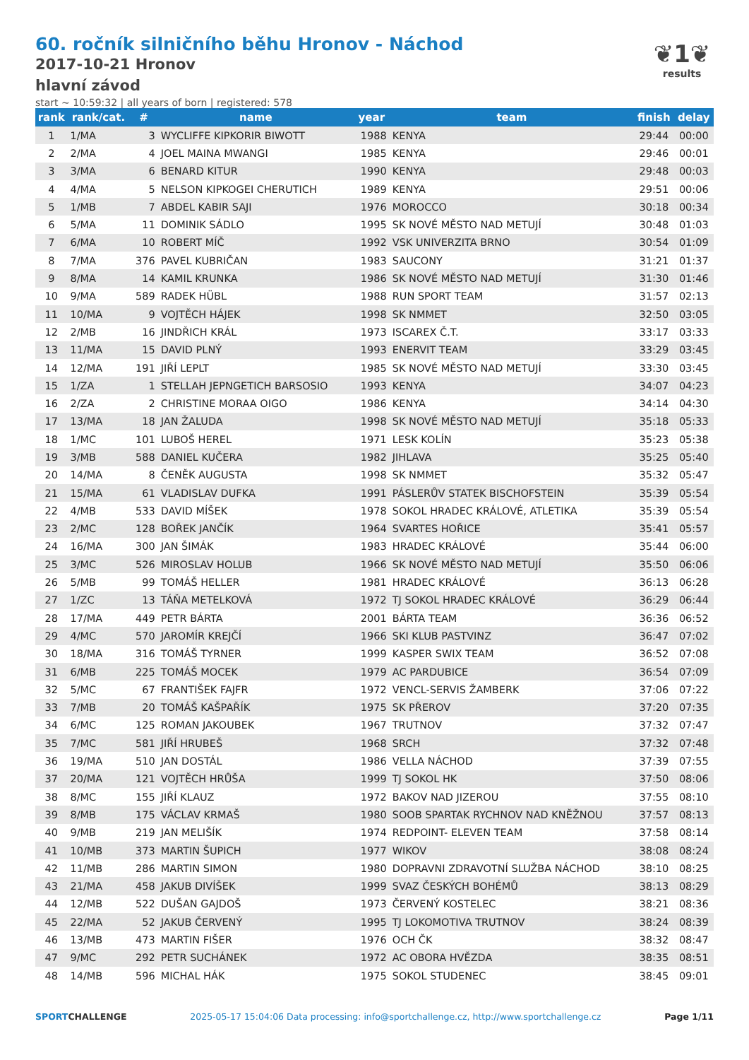60. ročník silničního běhu Hronov - Náchod
2017-10-21 Hronov
hlavní závod
start ~ 10:59:32 | all years of born | registered: 578
❦1❦
results
| rank | rank/cat. | # | name | year | team | finish | delay |
| --- | --- | --- | --- | --- | --- | --- | --- |
| 1 | 1/MA | 3 | WYCLIFFE KIPKORIR BIWOTT | 1988 | KENYA | 29:44 | 00:00 |
| 2 | 2/MA | 4 | JOEL MAINA MWANGI | 1985 | KENYA | 29:46 | 00:01 |
| 3 | 3/MA | 6 | BENARD KITUR | 1990 | KENYA | 29:48 | 00:03 |
| 4 | 4/MA | 5 | NELSON KIPKOGEI CHERUTICH | 1989 | KENYA | 29:51 | 00:06 |
| 5 | 1/MB | 7 | ABDEL KABIR SAJI | 1976 | MOROCCO | 30:18 | 00:34 |
| 6 | 5/MA | 11 | DOMINIK SÁDLO | 1995 | SK NOVÉ MĚSTO NAD METUJÍ | 30:48 | 01:03 |
| 7 | 6/MA | 10 | ROBERT MÍČ | 1992 | VSK UNIVERZITA BRNO | 30:54 | 01:09 |
| 8 | 7/MA | 376 | PAVEL KUBRIČAN | 1983 | SAUCONY | 31:21 | 01:37 |
| 9 | 8/MA | 14 | KAMIL KRUNKA | 1986 | SK NOVÉ MĚSTO NAD METUJÍ | 31:30 | 01:46 |
| 10 | 9/MA | 589 | RADEK HÜBL | 1988 | RUN SPORT TEAM | 31:57 | 02:13 |
| 11 | 10/MA | 9 | VOJTĚCH HÁJEK | 1998 | SK NMMET | 32:50 | 03:05 |
| 12 | 2/MB | 16 | JINDŘICH KRÁL | 1973 | ISCAREX Č.T. | 33:17 | 03:33 |
| 13 | 11/MA | 15 | DAVID PLNÝ | 1993 | ENERVIT TEAM | 33:29 | 03:45 |
| 14 | 12/MA | 191 | JIŘÍ LEPLT | 1985 | SK NOVÉ MĚSTO NAD METUJÍ | 33:30 | 03:45 |
| 15 | 1/ZA | 1 | STELLAH JEPNGETICH BARSOSIO | 1993 | KENYA | 34:07 | 04:23 |
| 16 | 2/ZA | 2 | CHRISTINE MORAA OIGO | 1986 | KENYA | 34:14 | 04:30 |
| 17 | 13/MA | 18 | JAN ŽALUDA | 1998 | SK NOVÉ MĚSTO NAD METUJÍ | 35:18 | 05:33 |
| 18 | 1/MC | 101 | LUBOŠ HEREL | 1971 | LESK KOLÍN | 35:23 | 05:38 |
| 19 | 3/MB | 588 | DANIEL KUČERA | 1982 | JIHLAVA | 35:25 | 05:40 |
| 20 | 14/MA | 8 | ČENĚK AUGUSTA | 1998 | SK NMMET | 35:32 | 05:47 |
| 21 | 15/MA | 61 | VLADISLAV DUFKA | 1991 | PÁSLERŮV STATEK BISCHOFSTEIN | 35:39 | 05:54 |
| 22 | 4/MB | 533 | DAVID MÍŠEK | 1978 | SOKOL HRADEC KRÁLOVÉ, ATLETIKA | 35:39 | 05:54 |
| 23 | 2/MC | 128 | BOŘEK JANČÍK | 1964 | SVARTES HOŘICE | 35:41 | 05:57 |
| 24 | 16/MA | 300 | JAN ŠIMÁK | 1983 | HRADEC KRÁLOVÉ | 35:44 | 06:00 |
| 25 | 3/MC | 526 | MIROSLAV HOLUB | 1966 | SK NOVÉ MĚSTO NAD METUJÍ | 35:50 | 06:06 |
| 26 | 5/MB | 99 | TOMÁŠ HELLER | 1981 | HRADEC KRÁLOVÉ | 36:13 | 06:28 |
| 27 | 1/ZC | 13 | TÁŇA METELKOVÁ | 1972 | TJ SOKOL HRADEC KRÁLOVÉ | 36:29 | 06:44 |
| 28 | 17/MA | 449 | PETR BÁRTA | 2001 | BÁRTA TEAM | 36:36 | 06:52 |
| 29 | 4/MC | 570 | JAROMÍR KREJČÍ | 1966 | SKI KLUB PASTVINZ | 36:47 | 07:02 |
| 30 | 18/MA | 316 | TOMÁŠ TYRNER | 1999 | KASPER SWIX TEAM | 36:52 | 07:08 |
| 31 | 6/MB | 225 | TOMÁŠ MOCEK | 1979 | AC PARDUBICE | 36:54 | 07:09 |
| 32 | 5/MC | 67 | FRANTIŠEK FAJFR | 1972 | VENCL-SERVIS ŽAMBERK | 37:06 | 07:22 |
| 33 | 7/MB | 20 | TOMÁŠ KAŠPAŘÍK | 1975 | SK PŘEROV | 37:20 | 07:35 |
| 34 | 6/MC | 125 | ROMAN JAKOUBEK | 1967 | TRUTNOV | 37:32 | 07:47 |
| 35 | 7/MC | 581 | JIŘÍ HRUBEŠ | 1968 | SRCH | 37:32 | 07:48 |
| 36 | 19/MA | 510 | JAN DOSTÁL | 1986 | VELLA NÁCHOD | 37:39 | 07:55 |
| 37 | 20/MA | 121 | VOJTĚCH HRŮŠA | 1999 | TJ SOKOL HK | 37:50 | 08:06 |
| 38 | 8/MC | 155 | JIŘÍ KLAUZ | 1972 | BAKOV NAD JIZEROU | 37:55 | 08:10 |
| 39 | 8/MB | 175 | VÁCLAV KRMAŠ | 1980 | SOOB SPARTAK RYCHNOV NAD KNĚŽNOU | 37:57 | 08:13 |
| 40 | 9/MB | 219 | JAN MELIŠÍK | 1974 | REDPOINT- ELEVEN TEAM | 37:58 | 08:14 |
| 41 | 10/MB | 373 | MARTIN ŠUPICH | 1977 | WIKOV | 38:08 | 08:24 |
| 42 | 11/MB | 286 | MARTIN SIMON | 1980 | DOPRAVNI ZDRAVOTNÍ SLUŽBA NÁCHOD | 38:10 | 08:25 |
| 43 | 21/MA | 458 | JAKUB DIVÍŠEK | 1999 | SVAZ ČESKÝCH BOHÉMŮ | 38:13 | 08:29 |
| 44 | 12/MB | 522 | DUŠAN GAJDOŠ | 1973 | ČERVENÝ KOSTELEC | 38:21 | 08:36 |
| 45 | 22/MA | 52 | JAKUB ČERVENÝ | 1995 | TJ LOKOMOTIVA TRUTNOV | 38:24 | 08:39 |
| 46 | 13/MB | 473 | MARTIN FIŠER | 1976 | OCH ČK | 38:32 | 08:47 |
| 47 | 9/MC | 292 | PETR SUCHÁNEK | 1972 | AC OBORA HVĚZDA | 38:35 | 08:51 |
| 48 | 14/MB | 596 | MICHAL HÁK | 1975 | SOKOL STUDENEC | 38:45 | 09:01 |
SPORTCHALLENGE 2025-05-17 15:04:06 Data processing: info@sportchallenge.cz, http://www.sportchallenge.cz Page 1/11